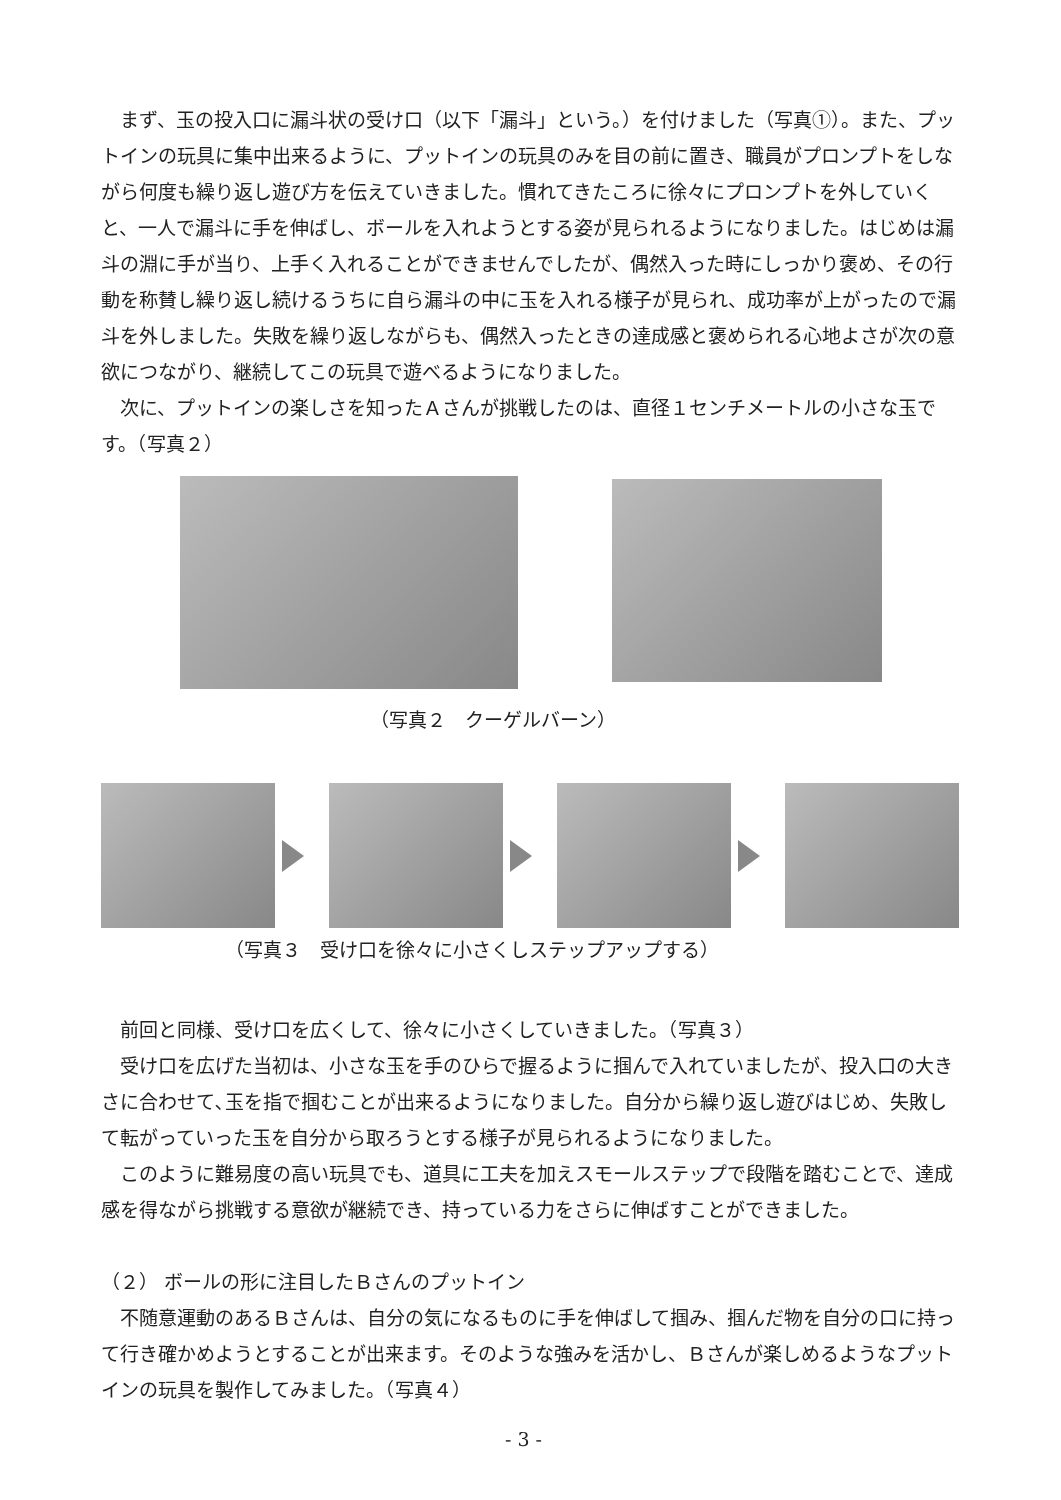まず、玉の投入口に漏斗状の受け口（以下「漏斗」という。）を付けました（写真①）。また、プットインの玩具に集中出来るように、プットインの玩具のみを目の前に置き、職員がプロンプトをしながら何度も繰り返し遊び方を伝えていきました。慣れてきたころに徐々にプロンプトを外していくと、一人で漏斗に手を伸ばし、ボールを入れようとする姿が見られるようになりました。はじめは漏斗の淵に手が当り、上手く入れることができませんでしたが、偶然入った時にしっかり褒め、その行動を称賛し繰り返し続けるうちに自ら漏斗の中に玉を入れる様子が見られ、成功率が上がったので漏斗を外しました。失敗を繰り返しながらも、偶然入ったときの達成感と褒められる心地よさが次の意欲につながり、継続してこの玩具で遊べるようになりました。
次に、プットインの楽しさを知ったＡさんが挑戦したのは、直径１センチメートルの小さな玉です。（写真２）
（写真２　クーゲルバーン）
（写真３　受け口を徐々に小さくしステップアップする）
前回と同様、受け口を広くして、徐々に小さくしていきました。（写真３）
受け口を広げた当初は、小さな玉を手のひらで握るように掴んで入れていましたが、投入口の大きさに合わせて､玉を指で掴むことが出来るようになりました。自分から繰り返し遊びはじめ、失敗して転がっていった玉を自分から取ろうとする様子が見られるようになりました。
このように難易度の高い玩具でも、道具に工夫を加えスモールステップで段階を踏むことで、達成感を得ながら挑戦する意欲が継続でき、持っている力をさらに伸ばすことができました。
（２） ボールの形に注目したＢさんのプットイン
不随意運動のあるＢさんは、自分の気になるものに手を伸ばして掴み、掴んだ物を自分の口に持って行き確かめようとすることが出来ます。そのような強みを活かし、Ｂさんが楽しめるようなプットインの玩具を製作してみました。（写真４）
- 3 -